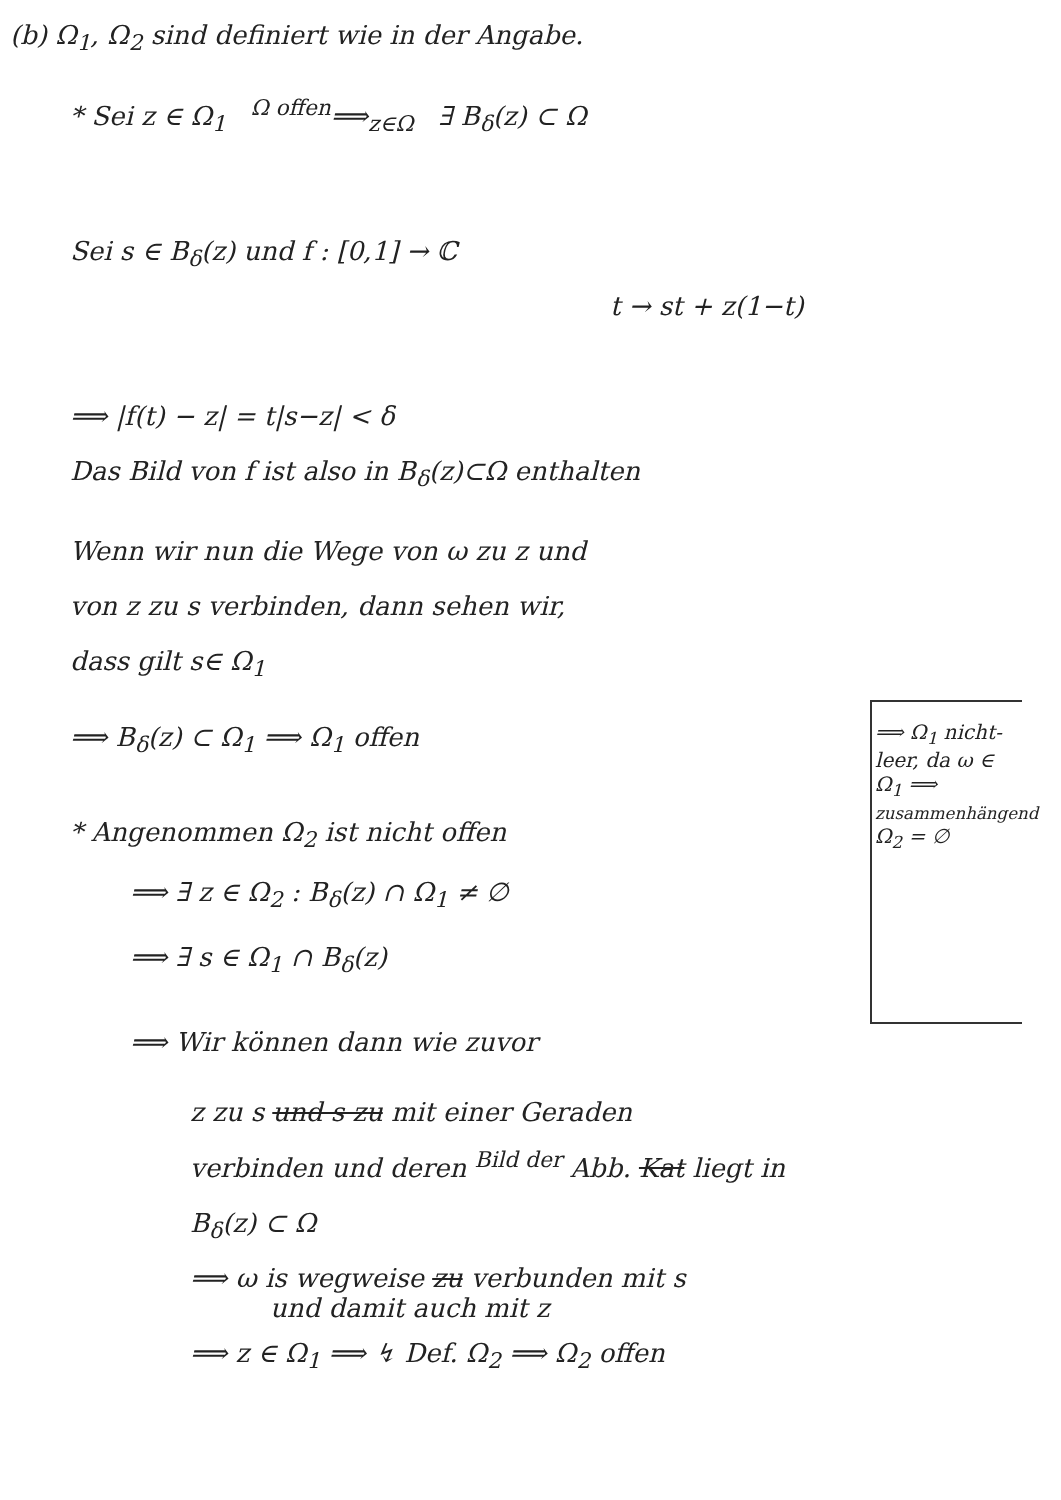(b) Ω<sub>1</sub>, Ω<sub>2</sub> sind definiert wie in der Angabe.
* Sei z ∈ Ω<sub>1</sub> <sup>Ω offen</sup>⟹<sub>z∈Ω</sub> ∃ B<sub>δ</sub>(z) ⊂ Ω
Sei s ∈ B<sub>δ</sub>(z) und f : [0,1] → ℂ
t → st + z(1−t)
⟹ |f(t) − z| = t|s−z| < δ
Das Bild von f ist also in B<sub>δ</sub>(z)⊂Ω enthalten
Wenn wir nun die Wege von ω zu z und
von z zu s verbinden, dann sehen wir,
dass gilt s∈ Ω<sub>1</sub>
⟹ B<sub>δ</sub>(z) ⊂ Ω<sub>1</sub> ⟹ Ω<sub>1</sub> offen
* Angenommen Ω<sub>2</sub> ist nicht offen
⟹ ∃ z ∈ Ω<sub>2</sub> : B<sub>δ</sub>(z) ∩ Ω<sub>1</sub> ≠ ∅
⟹ ∃ s ∈ Ω<sub>1</sub> ∩ B<sub>δ</sub>(z)
⟹ Wir können dann wie zuvor
z zu s und s zu mit einer Geraden
verbinden und deren <sup>Bild der</sup> Abb. Kat liegt in
B<sub>δ</sub>(z) ⊂ Ω
⟹ ω is wegweise zu verbunden mit s
und damit auch mit z
⟹ z ∈ Ω<sub>1</sub> ⟹ ↯ Def. Ω<sub>2</sub> ⟹ Ω<sub>2</sub> offen
⟹ Ω<sub>1</sub> nicht-leer, da ω ∈ Ω<sub>1</sub> ⟹ zusammenhängend Ω<sub>2</sub> = ∅